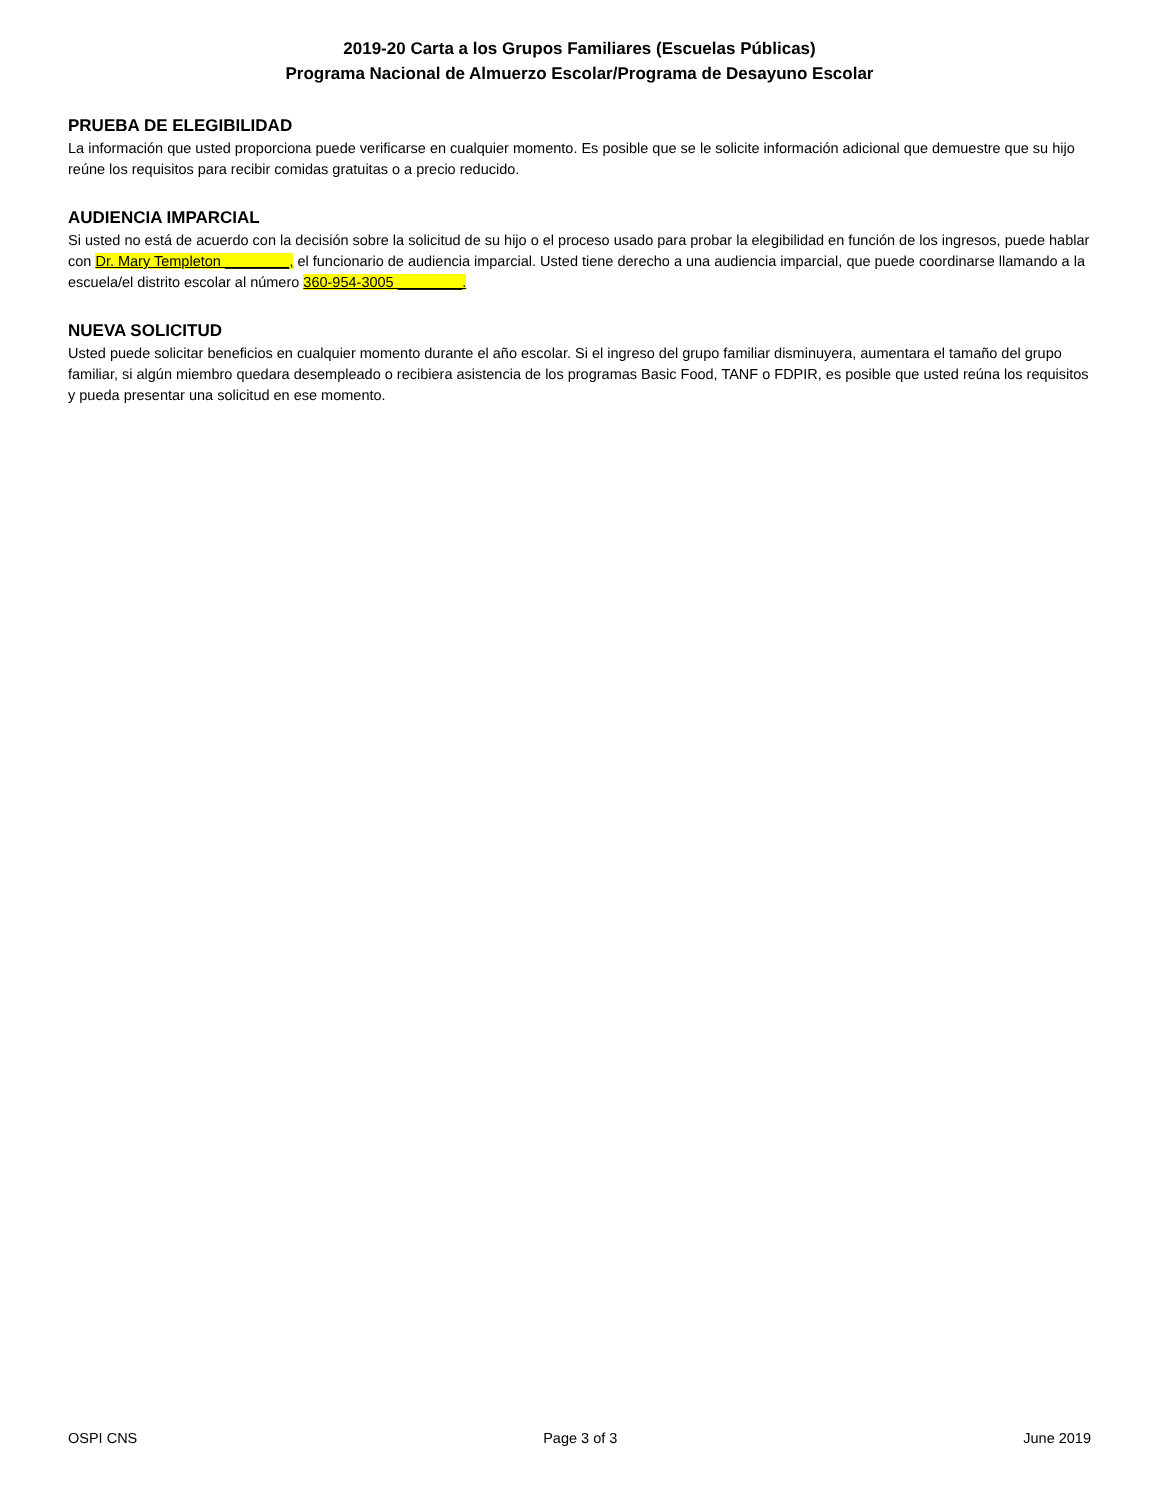2019-20 Carta a los Grupos Familiares (Escuelas Públicas)
Programa Nacional de Almuerzo Escolar/Programa de Desayuno Escolar
PRUEBA DE ELEGIBILIDAD
La información que usted proporciona puede verificarse en cualquier momento. Es posible que se le solicite información adicional que demuestre que su hijo reúne los requisitos para recibir comidas gratuitas o a precio reducido.
AUDIENCIA IMPARCIAL
Si usted no está de acuerdo con la decisión sobre la solicitud de su hijo o el proceso usado para probar la elegibilidad en función de los ingresos, puede hablar con Dr. Mary Templeton ________, el funcionario de audiencia imparcial. Usted tiene derecho a una audiencia imparcial, que puede coordinarse llamando a la escuela/el distrito escolar al número 360-954-3005 ________.
NUEVA SOLICITUD
Usted puede solicitar beneficios en cualquier momento durante el año escolar. Si el ingreso del grupo familiar disminuyera, aumentara el tamaño del grupo familiar, si algún miembro quedara desempleado o recibiera asistencia de los programas Basic Food, TANF o FDPIR, es posible que usted reúna los requisitos y pueda presentar una solicitud en ese momento.
OSPI CNS Page 3 of 3 June 2019